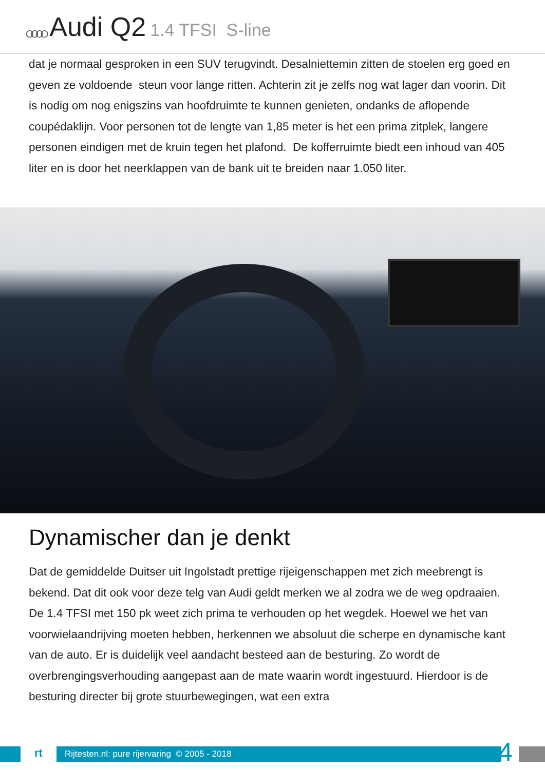OOOO Audi Q2 1.4 TFSI S-line
dat je normaal gesproken in een SUV terugvindt. Desalniettemin zitten de stoelen erg goed en geven ze voldoende steun voor lange ritten. Achterin zit je zelfs nog wat lager dan voorin. Dit is nodig om nog enigszins van hoofdruimte te kunnen genieten, ondanks de aflopende coupédaklijn. Voor personen tot de lengte van 1,85 meter is het een prima zitplek, langere personen eindigen met de kruin tegen het plafond. De kofferruimte biedt een inhoud van 405 liter en is door het neerklappen van de bank uit te breiden naar 1.050 liter.
Dynamischer dan je denkt
Dat de gemiddelde Duitser uit Ingolstadt prettige rijeigenschappen met zich meebrengt is bekend. Dat dit ook voor deze telg van Audi geldt merken we al zodra we de weg opdraaien. De 1.4 TFSI met 150 pk weet zich prima te verhouden op het wegdek. Hoewel we het van voorwielaandrijving moeten hebben, herkennen we absoluut die scherpe en dynamische kant van de auto. Er is duidelijk veel aandacht besteed aan de besturing. Zo wordt de overbrengingsverhouding aangepast aan de mate waarin wordt ingestuurd. Hierdoor is de besturing directer bij grote stuurbewegingen, wat een extra
rt
Rijtesten.nl: pure rijervaring © 2005 - 2018
4